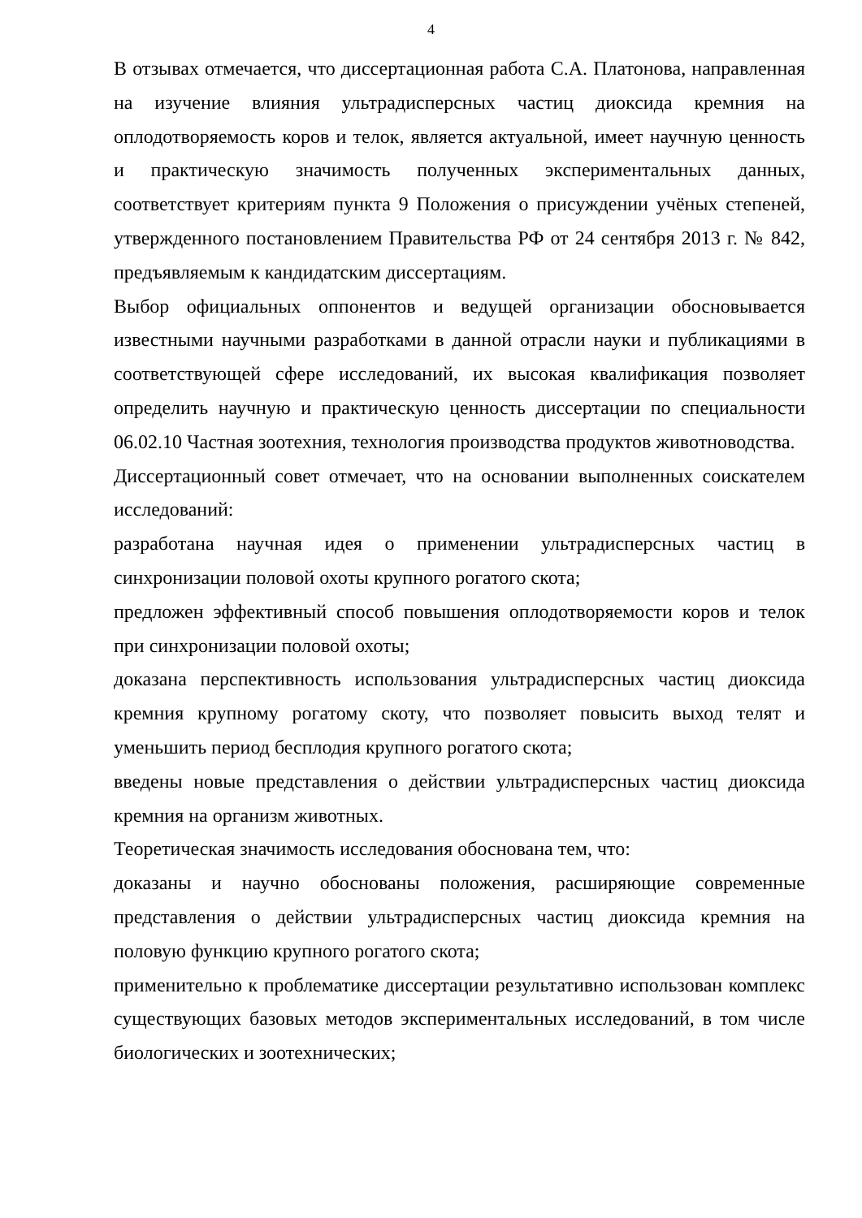4
В отзывах отмечается, что диссертационная работа С.А. Платонова, направленная на изучение влияния ультрадисперсных частиц диоксида кремния на оплодотворяемость коров и телок, является актуальной, имеет научную ценность и практическую значимость полученных экспериментальных данных, соответствует критериям пункта 9 Положения о присуждении учёных степеней, утвержденного постановлением Правительства РФ от 24 сентября 2013 г. № 842, предъявляемым к кандидатским диссертациям.
Выбор официальных оппонентов и ведущей организации обосновывается известными научными разработками в данной отрасли науки и публикациями в соответствующей сфере исследований, их высокая квалификация позволяет определить научную и практическую ценность диссертации по специальности 06.02.10 Частная зоотехния, технология производства продуктов животноводства.
Диссертационный совет отмечает, что на основании выполненных соискателем исследований:
разработана научная идея о применении ультрадисперсных частиц в синхронизации половой охоты крупного рогатого скота;
предложен эффективный способ повышения оплодотворяемости коров и телок при синхронизации половой охоты;
доказана перспективность использования ультрадисперсных частиц диоксида кремния крупному рогатому скоту, что позволяет повысить выход телят и уменьшить период бесплодия крупного рогатого скота;
введены новые представления о действии ультрадисперсных частиц диоксида кремния на организм животных.
Теоретическая значимость исследования обоснована тем, что:
доказаны и научно обоснованы положения, расширяющие современные представления о действии ультрадисперсных частиц диоксида кремния на половую функцию крупного рогатого скота;
применительно к проблематике диссертации результативно использован комплекс существующих базовых методов экспериментальных исследований, в том числе биологических и зоотехнических;